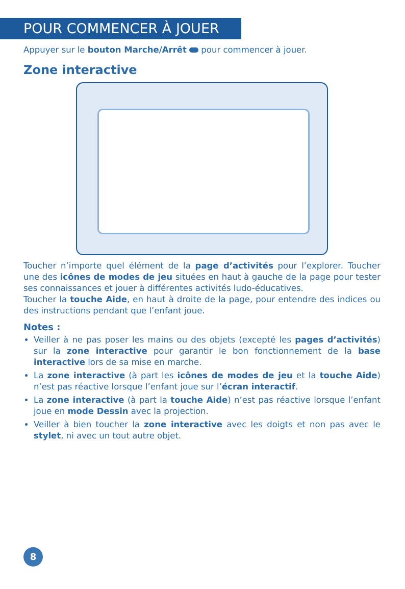POUR COMMENCER À JOUER
Appuyer sur le bouton Marche/Arrêt pour commencer à jouer.
Zone interactive
Toucher n’importe quel élément de la page d’activités pour l’explorer. Toucher une des icônes de modes de jeu situées en haut à gauche de la page pour tester ses connaissances et jouer à différentes activités ludo-éducatives.
Toucher la touche Aide, en haut à droite de la page, pour entendre des indices ou des instructions pendant que l’enfant joue.
Notes :
Veiller à ne pas poser les mains ou des objets (excepté les pages d’activités) sur la zone interactive pour garantir le bon fonctionnement de la base interactive lors de sa mise en marche.
La zone interactive (à part les icônes de modes de jeu et la touche Aide) n’est pas réactive lorsque l’enfant joue sur l’écran interactif.
La zone interactive (à part la touche Aide) n’est pas réactive lorsque l’enfant joue en mode Dessin avec la projection.
Veiller à bien toucher la zone interactive avec les doigts et non pas avec le stylet, ni avec un tout autre objet.
8